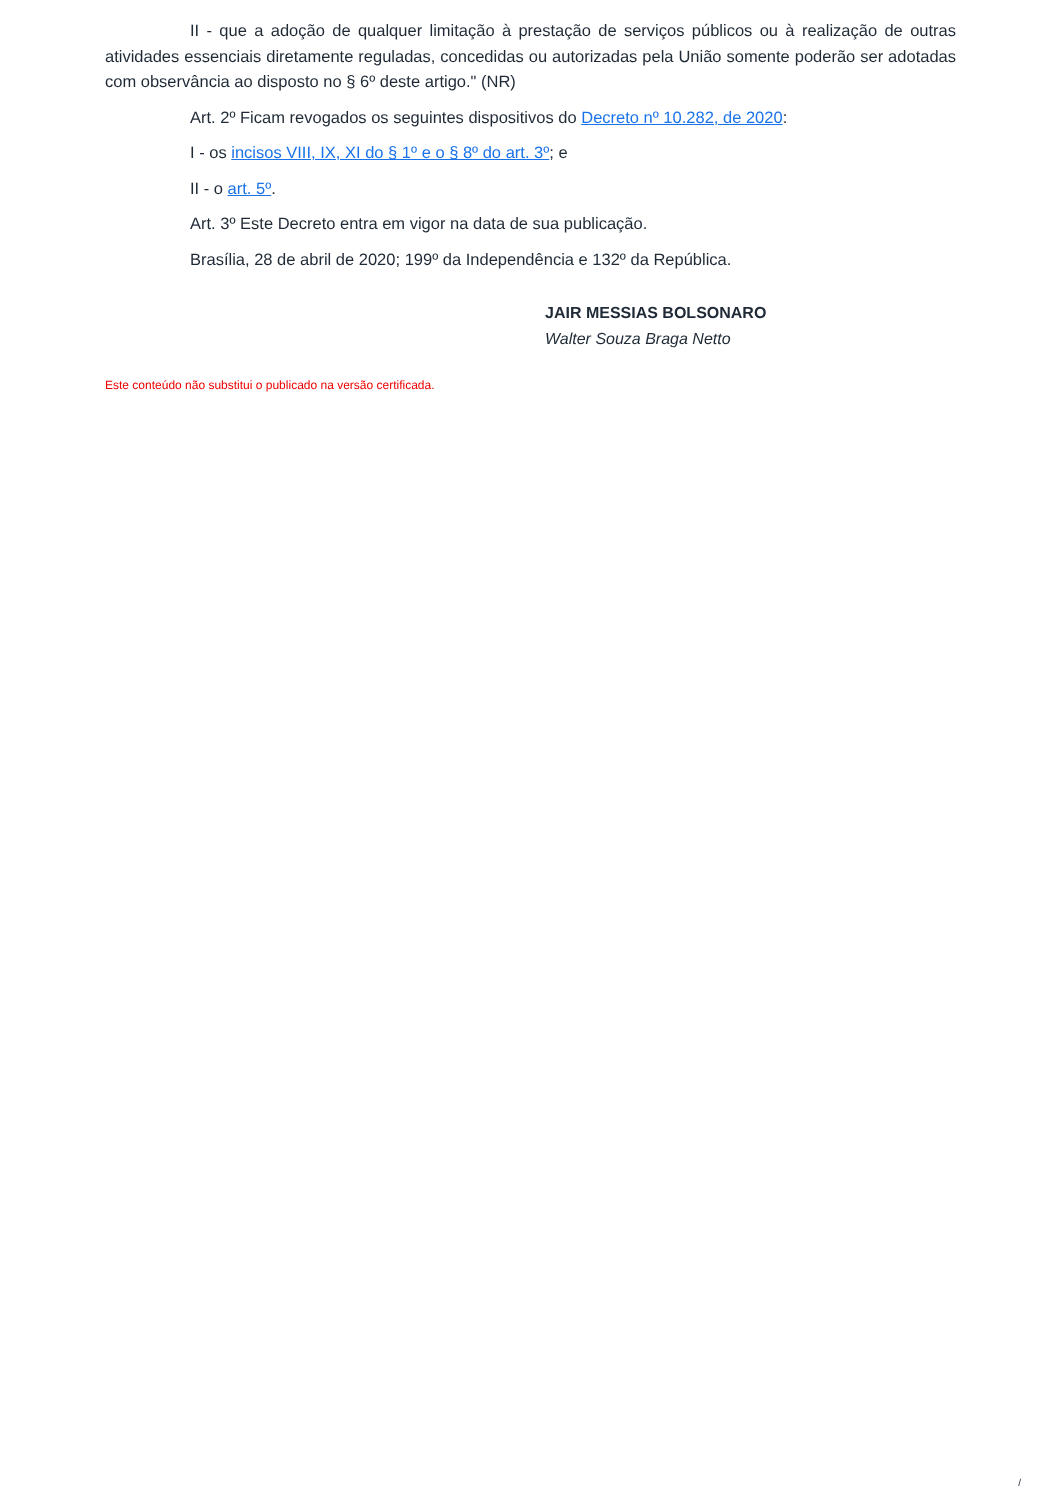II - que a adoção de qualquer limitação à prestação de serviços públicos ou à realização de outras atividades essenciais diretamente reguladas, concedidas ou autorizadas pela União somente poderão ser adotadas com observância ao disposto no § 6º deste artigo." (NR)
Art. 2º Ficam revogados os seguintes dispositivos do Decreto nº 10.282, de 2020:
I - os incisos VIII, IX, XI do § 1º e o § 8º do art. 3º; e
II - o art. 5º.
Art. 3º Este Decreto entra em vigor na data de sua publicação.
Brasília, 28 de abril de 2020; 199º da Independência e 132º da República.
JAIR MESSIAS BOLSONARO
Walter Souza Braga Netto
Este conteúdo não substitui o publicado na versão certificada.
/